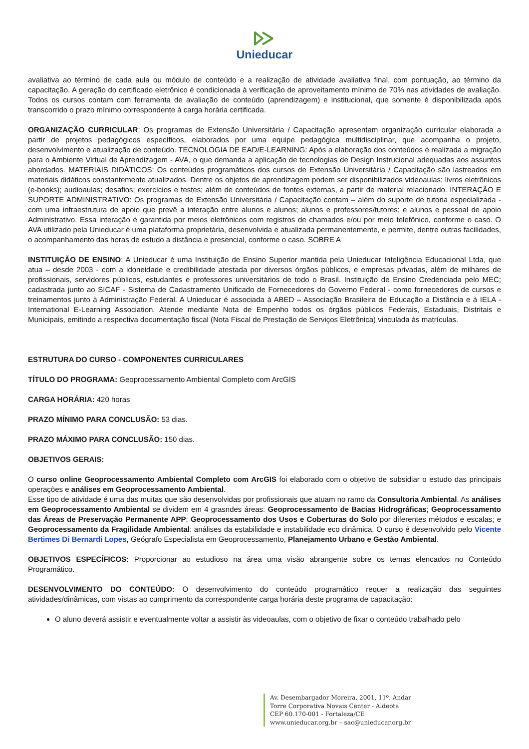Unieducar
avaliativa ao término de cada aula ou módulo de conteúdo e a realização de atividade avaliativa final, com pontuação, ao término da capacitação. A geração do certificado eletrônico é condicionada à verificação de aproveitamento mínimo de 70% nas atividades de avaliação. Todos os cursos contam com ferramenta de avaliação de conteúdo (aprendizagem) e institucional, que somente é disponibilizada após transcorrido o prazo mínimo correspondente à carga horária certificada.
ORGANIZAÇÃO CURRICULAR: Os programas de Extensão Universitária / Capacitação apresentam organização curricular elaborada a partir de projetos pedagógicos específicos, elaborados por uma equipe pedagógica multidisciplinar, que acompanha o projeto, desenvolvimento e atualização de conteúdo. TECNOLOGIA DE EAD/E-LEARNING: Após a elaboração dos conteúdos é realizada a migração para o Ambiente Virtual de Aprendizagem - AVA, o que demanda a aplicação de tecnologias de Design Instrucional adequadas aos assuntos abordados. MATERIAIS DIDÁTICOS: Os conteúdos programáticos dos cursos de Extensão Universitária / Capacitação são lastreados em materiais didáticos constantemente atualizados. Dentre os objetos de aprendizagem podem ser disponibilizados videoaulas; livros eletrônicos (e-books); audioaulas; desafios; exercícios e testes; além de conteúdos de fontes externas, a partir de material relacionado. INTERAÇÃO E SUPORTE ADMINISTRATIVO: Os programas de Extensão Universitária / Capacitação contam – além do suporte de tutoria especializada - com uma infraestrutura de apoio que prevê a interação entre alunos e alunos; alunos e professores/tutores; e alunos e pessoal de apoio Administrativo. Essa interação é garantida por meios eletrônicos com registros de chamados e/ou por meio telefônico, conforme o caso. O AVA utilizado pela Unieducar é uma plataforma proprietária, desenvolvida e atualizada permanentemente, e permite, dentre outras facilidades, o acompanhamento das horas de estudo a distância e presencial, conforme o caso. SOBRE A
INSTITUIÇÃO DE ENSINO: A Unieducar é uma Instituição de Ensino Superior mantida pela Unieducar Inteligência Educacional Ltda, que atua – desde 2003 - com a idoneidade e credibilidade atestada por diversos órgãos públicos, e empresas privadas, além de milhares de profissionais, servidores públicos, estudantes e professores universitários de todo o Brasil. Instituição de Ensino Credenciada pelo MEC; cadastrada junto ao SICAF - Sistema de Cadastramento Unificado de Fornecedores do Governo Federal - como fornecedores de cursos e treinamentos junto à Administração Federal. A Unieducar é associada à ABED – Associação Brasileira de Educação a Distância e à IELA - International E-Learning Association. Atende mediante Nota de Empenho todos os órgãos públicos Federais, Estaduais, Distritais e Municipais, emitindo a respectiva documentação fiscal (Nota Fiscal de Prestação de Serviços Eletrônica) vinculada às matrículas.
ESTRUTURA DO CURSO - COMPONENTES CURRICULARES
TÍTULO DO PROGRAMA: Geoprocessamento Ambiental Completo com ArcGIS
CARGA HORÁRIA: 420 horas
PRAZO MÍNIMO PARA CONCLUSÃO: 53 dias.
PRAZO MÁXIMO PARA CONCLUSÃO: 150 dias.
OBJETIVOS GERAIS:
O curso online Geoprocessamento Ambiental Completo com ArcGIS foi elaborado com o objetivo de subsidiar o estudo das principais operações e análises em Geoprocessamento Ambiental.
Esse tipo de atividade é uma das muitas que são desenvolvidas por profissionais que atuam no ramo da Consultoria Ambiental. As análises em Geoprocessamento Ambiental se dividem em 4 grasndes áreas: Geoprocessamento de Bacias Hidrográficas; Geoprocessamento das Áreas de Preservação Permanente APP; Geoprocessamento dos Usos e Coberturas do Solo por diferentes métodos e escalas; e Geoprocessamento da Fragilidade Ambiental: análises da estabilidade e instabilidade eco dinâmica. O curso é desenvolvido pelo Vicente Bertimes Di Bernardi Lopes, Geógrafo Especialista em Geoprocessamento, Planejamento Urbano e Gestão Ambiental.
OBJETIVOS ESPECÍFICOS: Proporcionar ao estudioso na área uma visão abrangente sobre os temas elencados no Conteúdo Programático.
DESENVOLVIMENTO DO CONTEÚDO: O desenvolvimento do conteúdo programático requer a realização das seguintes atividades/dinâmicas, com vistas ao cumprimento da correspondente carga horária deste programa de capacitação:
O aluno deverá assistir e eventualmente voltar a assistir às videoaulas, com o objetivo de fixar o conteúdo trabalhado pelo
Av. Desembargador Moreira, 2001, 11º. Andar
Torre Corporativa Novais Center - Aldeota
CEP 60.170-001 - Fortaleza/CE
www.unieducar.org.br – sac@unieducar.org.br